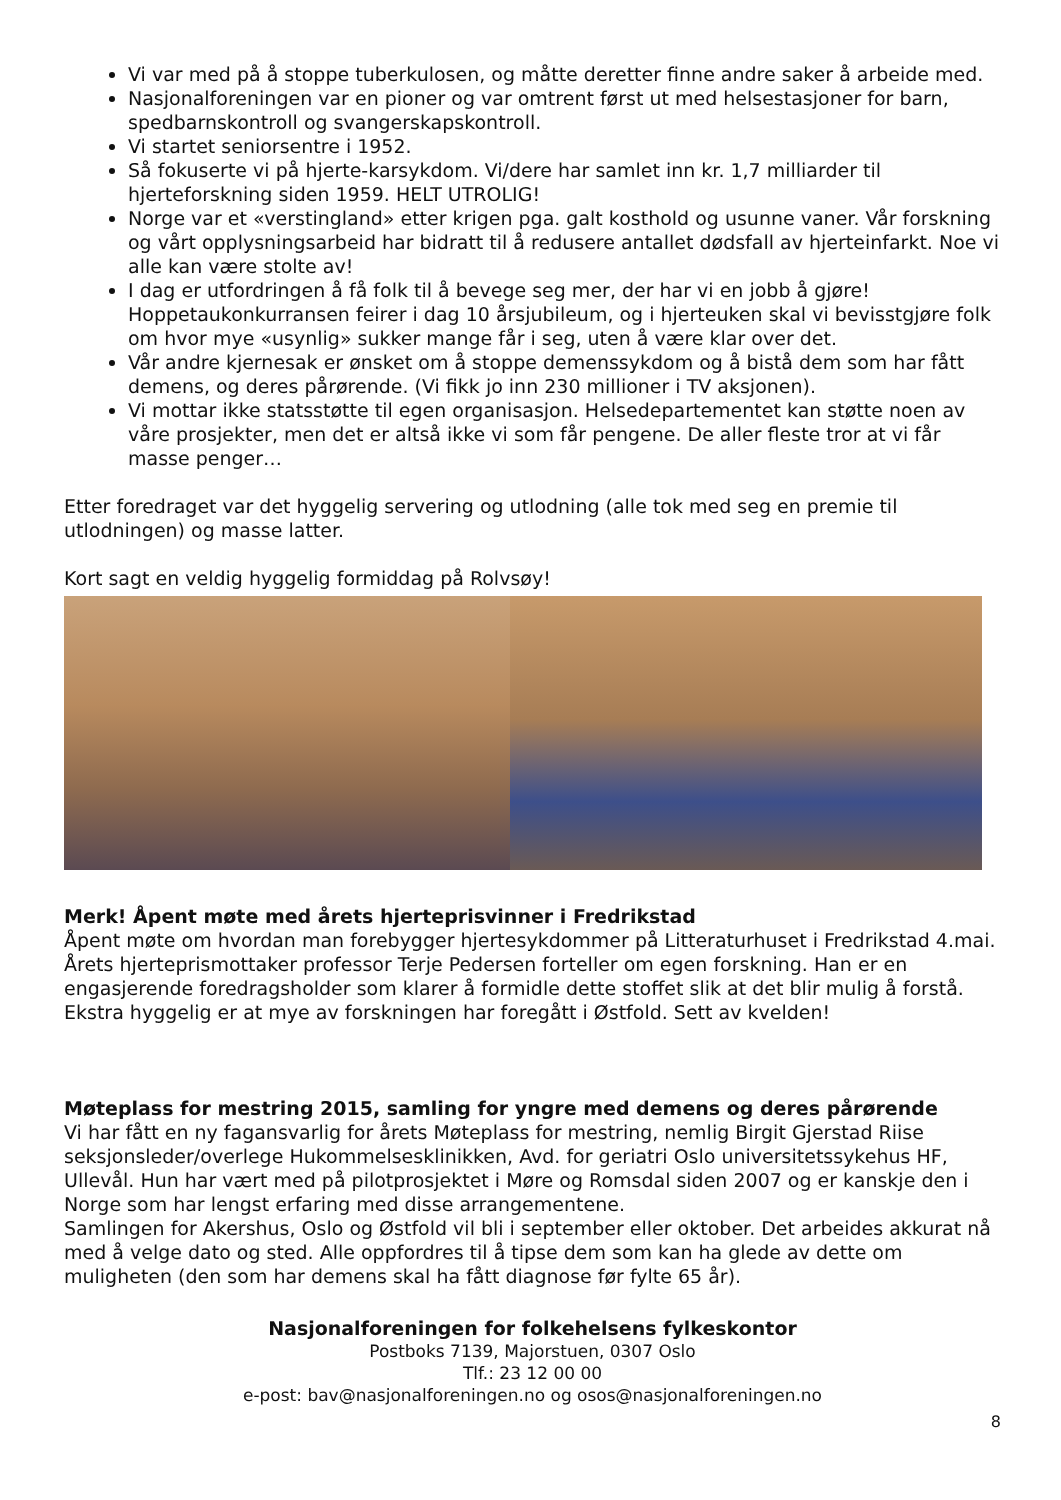Vi var med på å stoppe tuberkulosen, og måtte deretter finne andre saker å arbeide med.
Nasjonalforeningen var en pioner og var omtrent først ut med helsestasjoner for barn, spedbarnskontroll og svangerskapskontroll.
Vi startet seniorsentre i 1952.
Så fokuserte vi på hjerte-karsykdom. Vi/dere har samlet inn kr. 1,7 milliarder til hjerteforskning siden 1959. HELT UTROLIG!
Norge var et «verstingland» etter krigen pga. galt kosthold og usunne vaner. Vår forskning og vårt opplysningsarbeid har bidratt til å redusere antallet dødsfall av hjerteinfarkt. Noe vi alle kan være stolte av!
I dag er utfordringen å få folk til å bevege seg mer, der har vi en jobb å gjøre! Hoppetaukonkurransen feirer i dag 10 årsjubileum, og i hjerteuken skal vi bevisstgjøre folk om hvor mye «usynlig» sukker mange får i seg, uten å være klar over det.
Vår andre kjernesak er ønsket om å stoppe demenssykdom og å bistå dem som har fått demens, og deres pårørende. (Vi fikk jo inn 230 millioner i TV aksjonen).
Vi mottar ikke statsstøtte til egen organisasjon. Helsedepartementet kan støtte noen av våre prosjekter, men det er altså ikke vi som får pengene. De aller fleste tror at vi får masse penger…
Etter foredraget var det hyggelig servering og utlodning (alle tok med seg en premie til utlodningen) og masse latter.
Kort sagt en veldig hyggelig formiddag på Rolvsøy!
Merk! Åpent møte med årets hjerteprisvinner i Fredrikstad
Åpent møte om hvordan man forebygger hjertesykdommer på Litteraturhuset i Fredrikstad 4.mai. Årets hjerteprismottaker professor Terje Pedersen forteller om egen forskning. Han er en engasjerende foredragsholder som klarer å formidle dette stoffet slik at det blir mulig å forstå. Ekstra hyggelig er at mye av forskningen har foregått i Østfold. Sett av kvelden!
Møteplass for mestring 2015, samling for yngre med demens og deres pårørende
Vi har fått en ny fagansvarlig for årets Møteplass for mestring, nemlig Birgit Gjerstad Riise seksjonsleder/overlege Hukommelsesklinikken, Avd. for geriatri Oslo universitetssykehus HF, Ullevål. Hun har vært med på pilotprosjektet i Møre og Romsdal siden 2007 og er kanskje den i Norge som har lengst erfaring med disse arrangementene.
Samlingen for Akershus, Oslo og Østfold vil bli i september eller oktober. Det arbeides akkurat nå med å velge dato og sted. Alle oppfordres til å tipse dem som kan ha glede av dette om muligheten (den som har demens skal ha fått diagnose før fylte 65 år).
Nasjonalforeningen for folkehelsens fylkeskontor
Postboks 7139, Majorstuen, 0307 Oslo
Tlf.: 23 12 00 00
e-post: bav@nasjonalforeningen.no og osos@nasjonalforeningen.no
8